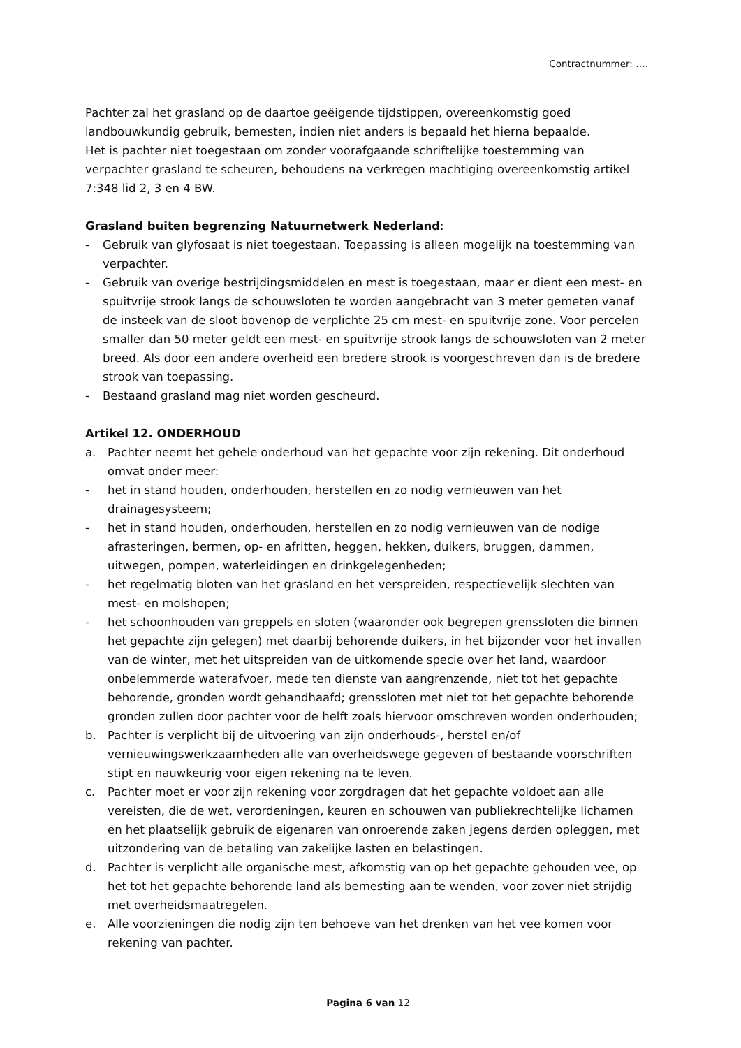Contractnummer: ….
Pachter zal het grasland op de daartoe geëigende tijdstippen, overeenkomstig goed landbouwkundig gebruik, bemesten, indien niet anders is bepaald het hierna bepaalde.
Het is pachter niet toegestaan om zonder voorafgaande schriftelijke toestemming van verpachter grasland te scheuren, behoudens na verkregen machtiging overeenkomstig artikel 7:348 lid 2, 3 en 4 BW.
Grasland buiten begrenzing Natuurnetwerk Nederland:
- Gebruik van glyfosaat is niet toegestaan. Toepassing is alleen mogelijk na toestemming van verpachter.
- Gebruik van overige bestrijdingsmiddelen en mest is toegestaan, maar er dient een mest- en spuitvrije strook langs de schouwsloten te worden aangebracht van 3 meter gemeten vanaf de insteek van de sloot bovenop de verplichte 25 cm mest- en spuitvrije zone. Voor percelen smaller dan 50 meter geldt een mest- en spuitvrije strook langs de schouwsloten van 2 meter breed. Als door een andere overheid een bredere strook is voorgeschreven dan is de bredere strook van toepassing.
- Bestaand grasland mag niet worden gescheurd.
Artikel 12. ONDERHOUD
a. Pachter neemt het gehele onderhoud van het gepachte voor zijn rekening. Dit onderhoud omvat onder meer:
- het in stand houden, onderhouden, herstellen en zo nodig vernieuwen van het drainagesysteem;
- het in stand houden, onderhouden, herstellen en zo nodig vernieuwen van de nodige afrasteringen, bermen, op- en afritten, heggen, hekken, duikers, bruggen, dammen, uitwegen, pompen, waterleidingen en drinkgelegenheden;
- het regelmatig bloten van het grasland en het verspreiden, respectievelijk slechten van mest- en molshopen;
- het schoonhouden van greppels en sloten (waaronder ook begrepen grenssloten die binnen het gepachte zijn gelegen) met daarbij behorende duikers, in het bijzonder voor het invallen van de winter, met het uitspreiden van de uitkomende specie over het land, waardoor onbelemmerde waterafvoer, mede ten dienste van aangrenzende, niet tot het gepachte behorende, gronden wordt gehandhaafd; grenssloten met niet tot het gepachte behorende gronden zullen door pachter voor de helft zoals hiervoor omschreven worden onderhouden;
b. Pachter is verplicht bij de uitvoering van zijn onderhouds-, herstel en/of vernieuwingswerkzaamheden alle van overheidswege gegeven of bestaande voorschriften stipt en nauwkeurig voor eigen rekening na te leven.
c. Pachter moet er voor zijn rekening voor zorgdragen dat het gepachte voldoet aan alle vereisten, die de wet, verordeningen, keuren en schouwen van publiekrechtelijke lichamen en het plaatselijk gebruik de eigenaren van onroerende zaken jegens derden opleggen, met uitzondering van de betaling van zakelijke lasten en belastingen.
d. Pachter is verplicht alle organische mest, afkomstig van op het gepachte gehouden vee, op het tot het gepachte behorende land als bemesting aan te wenden, voor zover niet strijdig met overheidsmaatregelen.
e. Alle voorzieningen die nodig zijn ten behoeve van het drenken van het vee komen voor rekening van pachter.
Pagina 6 van 12